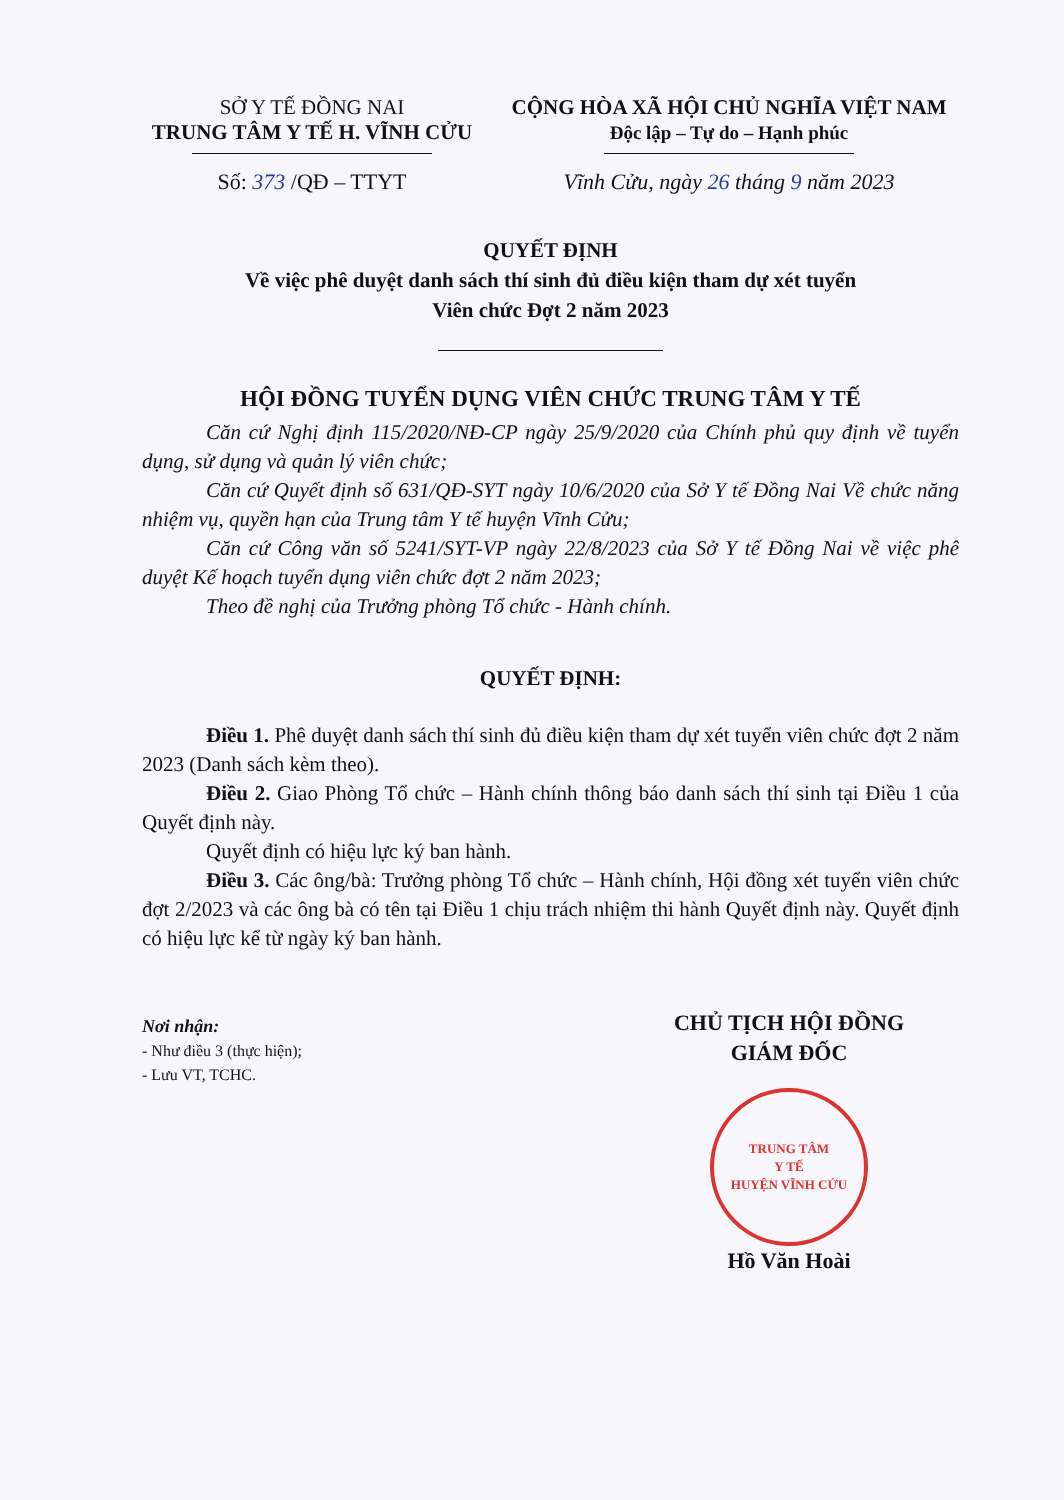SỞ Y TẾ ĐỒNG NAI
TRUNG TÂM Y TẾ H. VĨNH CỬU
Số: 373 /QĐ – TTYT
CỘNG HÒA XÃ HỘI CHỦ NGHĨA VIỆT NAM
Độc lập – Tự do – Hạnh phúc
Vĩnh Cửu, ngày 26 tháng 9 năm 2023
QUYẾT ĐỊNH
Về việc phê duyệt danh sách thí sinh đủ điều kiện tham dự xét tuyển
Viên chức Đợt 2 năm 2023
HỘI ĐỒNG TUYỂN DỤNG VIÊN CHỨC TRUNG TÂM Y TẾ
Căn cứ Nghị định 115/2020/NĐ-CP ngày 25/9/2020 của Chính phủ quy định về tuyển dụng, sử dụng và quản lý viên chức;
Căn cứ Quyết định số 631/QĐ-SYT ngày 10/6/2020 của Sở Y tế Đồng Nai Về chức năng nhiệm vụ, quyền hạn của Trung tâm Y tế huyện Vĩnh Cửu;
Căn cứ Công văn số 5241/SYT-VP ngày 22/8/2023 của Sở Y tế Đồng Nai về việc phê duyệt Kế hoạch tuyển dụng viên chức đợt 2 năm 2023;
Theo đề nghị của Trưởng phòng Tổ chức - Hành chính.
QUYẾT ĐỊNH:
Điều 1. Phê duyệt danh sách thí sinh đủ điều kiện tham dự xét tuyển viên chức đợt 2 năm 2023 (Danh sách kèm theo).
Điều 2. Giao Phòng Tổ chức – Hành chính thông báo danh sách thí sinh tại Điều 1 của Quyết định này.
Quyết định có hiệu lực ký ban hành.
Điều 3. Các ông/bà: Trưởng phòng Tổ chức – Hành chính, Hội đồng xét tuyển viên chức đợt 2/2023 và các ông bà có tên tại Điều 1 chịu trách nhiệm thi hành Quyết định này. Quyết định có hiệu lực kể từ ngày ký ban hành.
Nơi nhận:
- Như điều 3 (thực hiện);
- Lưu VT, TCHC.
CHỦ TỊCH HỘI ĐỒNG
GIÁM ĐỐC
TRUNG TÂM
Y TẾ
HUYỆN VĨNH CỬU
Hồ Văn Hoài